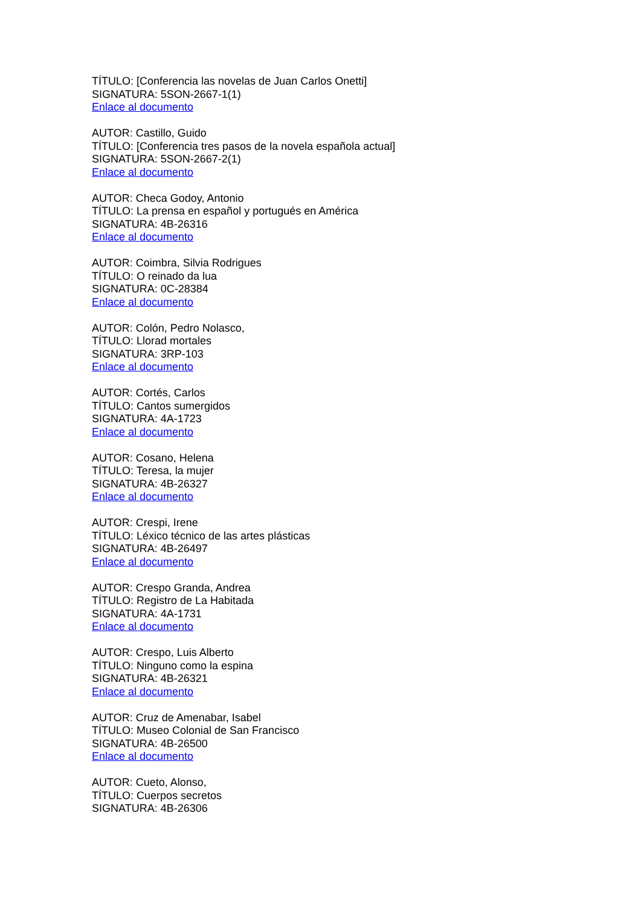TÍTULO: [Conferencia las novelas de Juan Carlos Onetti]
SIGNATURA: 5SON-2667-1(1)
Enlace al documento
AUTOR: Castillo, Guido
TÍTULO: [Conferencia tres pasos de la novela española actual]
SIGNATURA: 5SON-2667-2(1)
Enlace al documento
AUTOR: Checa Godoy, Antonio
TÍTULO: La prensa en español y portugués en América
SIGNATURA: 4B-26316
Enlace al documento
AUTOR: Coimbra, Silvia Rodrigues
TÍTULO: O reinado da lua
SIGNATURA: 0C-28384
Enlace al documento
AUTOR: Colón, Pedro Nolasco,
TÍTULO: Llorad mortales
SIGNATURA: 3RP-103
Enlace al documento
AUTOR: Cortés, Carlos
TÍTULO: Cantos sumergidos
SIGNATURA: 4A-1723
Enlace al documento
AUTOR: Cosano, Helena
TÍTULO: Teresa, la mujer
SIGNATURA: 4B-26327
Enlace al documento
AUTOR: Crespi, Irene
TÍTULO: Léxico técnico de las artes plásticas
SIGNATURA: 4B-26497
Enlace al documento
AUTOR: Crespo Granda, Andrea
TÍTULO: Registro de La Habitada
SIGNATURA: 4A-1731
Enlace al documento
AUTOR: Crespo, Luis Alberto
TÍTULO: Ninguno como la espina
SIGNATURA: 4B-26321
Enlace al documento
AUTOR: Cruz de Amenabar, Isabel
TÍTULO: Museo Colonial de San Francisco
SIGNATURA: 4B-26500
Enlace al documento
AUTOR: Cueto, Alonso,
TÍTULO: Cuerpos secretos
SIGNATURA: 4B-26306